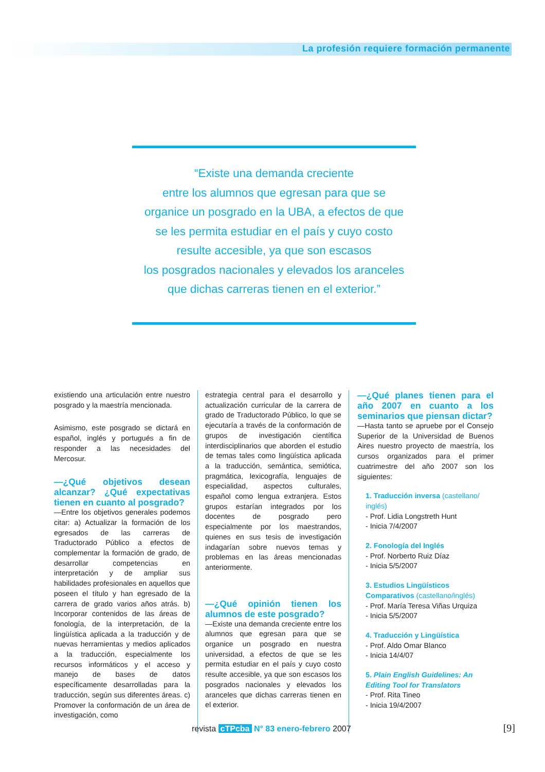La profesión requiere formación permanente
“Existe una demanda creciente
entre los alumnos que egresan para que se
organice un posgrado en la UBA, a efectos de que
se les permita estudiar en el país y cuyo costo
resulte accesible, ya que son escasos
los posgrados nacionales y elevados los aranceles
que dichas carreras tienen en el exterior.”
existiendo una articulación entre nuestro posgrado y la maestría mencionada.
Asimismo, este posgrado se dictará en español, inglés y portugués a fin de responder a las necesidades del Mercosur.
—¿Qué objetivos desean alcanzar? ¿Qué expectativas tienen en cuanto al posgrado?
—Entre los objetivos generales podemos citar: a) Actualizar la formación de los egresados de las carreras de Traductorado Público a efectos de complementar la formación de grado, de desarrollar competencias en interpretación y de ampliar sus habilidades profesionales en aquellos que poseen el título y han egresado de la carrera de grado varios años atrás. b) Incorporar contenidos de las áreas de fonología, de la interpretación, de la lingüística aplicada a la traducción y de nuevas herramientas y medios aplicados a la traducción, especialmente los recursos informáticos y el acceso y manejo de bases de datos específicamente desarrolladas para la traducción, según sus diferentes áreas. c) Promover la conformación de un área de investigación, como
estrategia central para el desarrollo y actualización curricular de la carrera de grado de Traductorado Público, lo que se ejecutaría a través de la conformación de grupos de investigación científica interdisciplinarios que aborden el estudio de temas tales como lingüística aplicada a la traducción, semántica, semiótica, pragmática, lexicografía, lenguajes de especialidad, aspectos culturales, español como lengua extranjera. Estos grupos estarían integrados por los docentes de posgrado pero especialmente por los maestrandos, quienes en sus tesis de investigación indagarían sobre nuevos temas y problemas en las áreas mencionadas anteriormente.
—¿Qué opinión tienen los alumnos de este posgrado?
—Existe una demanda creciente entre los alumnos que egresan para que se organice un posgrado en nuestra universidad, a efectos de que se les permita estudiar en el país y cuyo costo resulte accesible, ya que son escasos los posgrados nacionales y elevados los aranceles que dichas carreras tienen en el exterior.
—¿Qué planes tienen para el año 2007 en cuanto a los seminarios que piensan dictar?
—Hasta tanto se apruebe por el Consejo Superior de la Universidad de Buenos Aires nuestro proyecto de maestría, los cursos organizados para el primer cuatrimestre del año 2007 son los siguientes:
1. Traducción inversa (castellano/ inglés)
- Prof. Lidia Longstreth Hunt
- Inicia 7/4/2007
2. Fonología del Inglés
- Prof. Norberto Ruiz Díaz
- Inicia 5/5/2007
3. Estudios Lingüísticos Comparativos (castellano/inglés)
- Prof. María Teresa Viñas Urquiza
- Inicia 5/5/2007
4. Traducción y Lingüística
- Prof. Aldo Omar Blanco
- Inicia 14/4/07
5. Plain English Guidelines: An Editing Tool for Translators
- Prof. Rita Tineo
- Inicia 19/4/2007
revista cTPcba N° 83 enero-febrero 2007
[9]